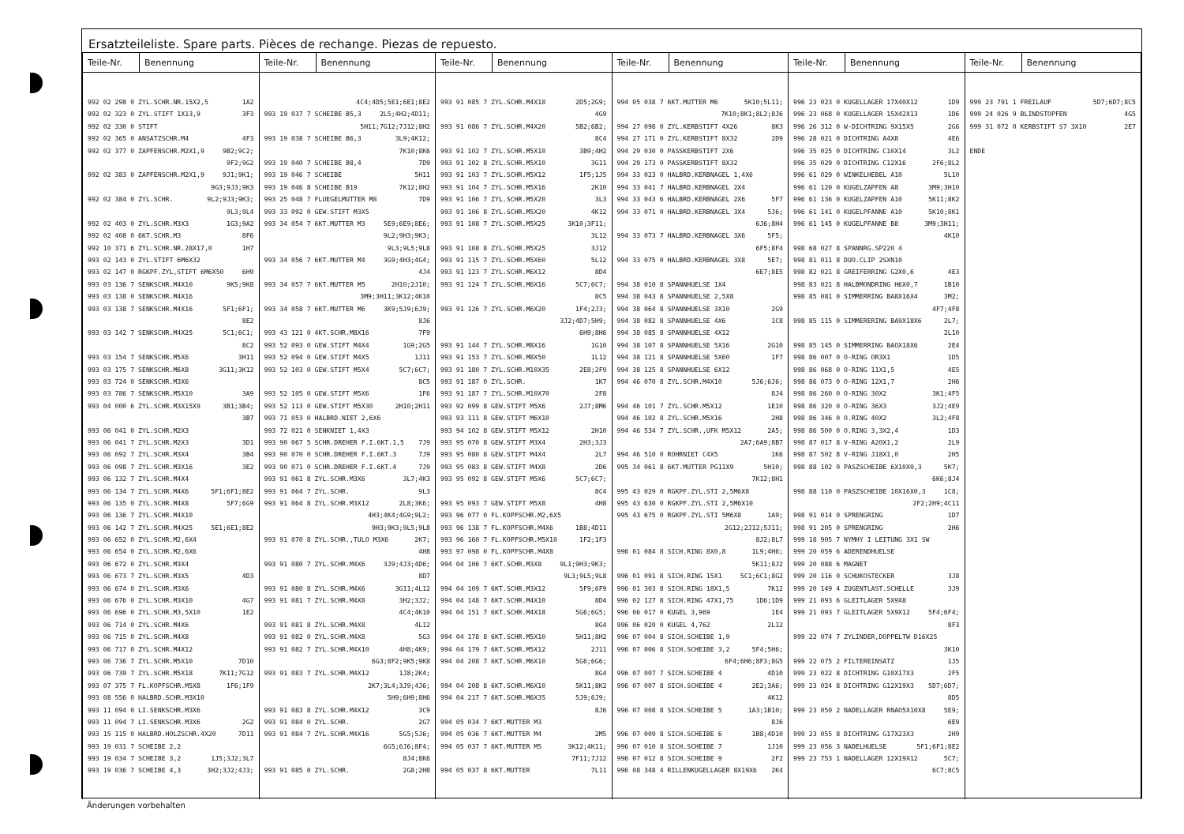Ersatzteileliste. Spare parts. Pièces de rechange. Piezas de repuesto.
| Teile-Nr. | Benennung | Teile-Nr. | Benennung | Teile-Nr. | Benennung | Teile-Nr. | Benennung | Teile-Nr. | Benennung | Teile-Nr. | Benennung |
| --- | --- | --- | --- | --- | --- | --- | --- | --- | --- | --- | --- |
| 992 02 298 0 ZYL.SCHR.NR.15X2,5 1A2 992 02 323 0 ZYL.STIFT 1X13,9 3F3 992 02 330 0 STIFT 992 02 365 0 ANSATZSCHR.M4 4F3 992 02 377 0 ZAPFENSCHR.M2X1,9 9B2;9C2; 9F2;9G2 992 02 383 0 ZAPFENSCHR.M2X1,9 9J1;9K1; 9G3;9J3;9K3 992 02 384 0 ZYL.SCHR. 9L2;9J3;9K3; 9L3;9L4 992 02 403 0 ZYL.SCHR.M3X3 1G3;9A2 992 02 408 0 6KT.SCHR.M3 8F6 992 10 371 6 ZYL.SCHR.NR.28X17,0 1H7 993 02 143 0 ZYL.STIFT 6M6X32 993 02 147 0 RGKPF.ZYL,STIFT 6M6X50 6H9 993 03 136 7 SENKSCHR.M4X10 9K5;9K8 993 03 138 0 SENKSCHR.M4X16 993 03 138 7 SENKSCHR.M4X16 5F1;6F1; 8E2 993 03 142 7 SENKSCHR.M4X25 5C1;6C1; 8C2 993 03 154 7 SENKSCHR.M5X6 3H11 993 03 175 7 SENKSCHR.M6X8 3G11;3K12 993 03 724 0 SENKSCHR.M3X6 993 03 786 7 SENKSCHR.M5X10 3A9 993 04 000 6 ZYL.SCHR.M3X15X9 3B1;3B4; 3B7 993 06 041 0 ZYL.SCHR.M2X3 993 06 041 7 ZYL.SCHR.M2X3 3D1 993 06 092 7 ZYL.SCHR.M3X4 3B4 993 06 098 7 ZYL.SCHR.M3X16 3E2 993 06 132 7 ZYL.SCHR.M4X4 993 06 134 7 ZYL.SCHR.M4X6 5F1;6F1;8E2 993 06 135 0 ZYL.SCHR.M4X8 5F7;6G9 993 06 136 7 ZYL.SCHR.M4X10 993 06 142 7 ZYL.SCHR.M4X25 5E1;6E1;8E2 993 06 652 0 ZYL.SCHR.M2,6X4 993 06 654 0 ZYL.SCHR.M2,6X6 993 06 672 0 ZYL.SCHR.M3X4 993 06 673 7 ZYL.SCHR.M3X5 4D3 993 06 674 0 ZYL.SCHR.M3X6 993 06 676 0 ZYL.SCHR.M3X10 4G7 993 06 696 0 ZYL.SCHR.M3,5X10 1E2 993 06 714 0 ZYL.SCHR.M4X6 993 06 715 0 ZYL.SCHR.M4X8 993 06 717 0 ZYL.SCHR.M4X12 993 06 736 7 ZYL.SCHR.M5X10 7D10 993 06 739 7 ZYL.SCHR.M5X18 7K11;7G12 993 07 375 7 FL.KOPFSCHR.M5X8 1F6;1F9 993 08 556 0 HALBRD.SCHR.M3X10 993 11 094 0 LI.SENKSCHR.M3X6 993 11 094 7 LI.SENKSCHR.M3X6 2G2 993 15 115 0 HALBRD.HOLZSCHR.4X20 7D11 993 19 031 7 SCHEIBE 2,2 993 19 034 7 SCHEIBE 3,2 1J5;3J2;3L7 993 19 036 7 SCHEIBE 4,3 3H2;3J2;4J3; | | 4C4;4D5;5E1;6E1;8E2 993 19 037 7 SCHEIBE B5,3 2L5;4H2;4D11; 5H11;7G12;7J12;8H2 993 19 038 7 SCHEIBE B6,3 3L9;4K12; 7K10;8K6 993 19 040 7 SCHEIBE B8,4 7D9 993 19 046 7 SCHEIBE 5H11 993 19 046 8 SCHEIBE B19 7K12;8H2 993 25 048 7 FLUEGELMUTTER M8 7D9 993 33 092 0 GEW.STIFT M3X5 993 34 054 7 6KT.MUTTER M3 5E9;6E9;8E6; 9L2;9H3;9K3; 9L3;9L5;9L8 993 34 056 7 6KT.MUTTER M4 3G9;4H3;4G4; 4J4 993 34 057 7 6KT.MUTTER M5 2H10;2J10; 3M9;3H11;3K12;4K10 993 34 058 7 6KT.MUTTER M6 3K9;5J9;6J9; 8J6 993 43 121 0 4KT.SCHR.M8X16 7F9 993 52 093 0 GEW.STIFT M4X4 1G9;2G5 993 52 094 0 GEW.STIFT M4X5 1J11 993 52 103 0 GEW.STIFT M5X4 5C7;6C7; 8C5 993 52 105 0 GEW.STIFT M5X6 1F6 993 52 113 0 GEW.STIFT M5X30 2H10;2H11 993 71 053 0 HALBRD.NIET 2,6X6 993 72 021 0 SENKNIET 1,4X3 993 90 067 5 SCHR.DREHER F.I.6KT.1,5 7J9 993 90 070 0 SCHR.DREHER F.I.6KT.3 7J9 993 90 071 0 SCHR.DREHER F.I.6KT.4 7J9 993 91 061 8 ZYL.SCHR.M3X6 3L7;4K3 993 91 064 7 ZYL.SCHR. 9L3 993 91 064 8 ZYL.SCHR.M3X12 2L8;3K6; 4H3;4K4;4G9;9L2; 9H3;9K3;9L5;9L8 993 91 070 8 ZYL.SCHR.,TULO M3X6 2K7; 4H8 993 91 080 7 ZYL.SCHR.M4X6 3J9;4J3;4D6; 8D7 993 91 080 8 ZYL.SCHR.M4X6 3G11;4L12 993 91 081 7 ZYL.SCHR.M4X8 3H2;3J2; 4C4;4K10 993 91 081 8 ZYL.SCHR.M4X8 4L12 993 91 082 0 ZYL.SCHR.M4X8 5G3 993 91 082 7 ZYL.SCHR.M4X10 4H8;4K9; 6G3;8F2;9K5;9K8 993 91 083 7 ZYL.SCHR.M4X12 1J8;2K4; 2K7;3L4;3J9;4J6; 5H9;6H9;8H6 993 91 083 8 ZYL.SCHR.M4X12 3C9 993 91 084 0 ZYL.SCHR. 2G7 993 91 084 7 ZYL.SCHR.M4X16 5G5;5J6; 6G5;6J6;8F4; 8J4;8K6 993 91 085 0 ZYL.SCHR. 2G8;2H8 | | 993 91 085 7 ZYL.SCHR.M4X18 2D5;2G9; 4G9 993 91 086 7 ZYL.SCHR.M4X20 5B2;6B2; 8C4 993 91 102 7 ZYL.SCHR.M5X10 3B9;4H2 993 91 102 8 ZYL.SCHR.M5X10 3G11 993 91 103 7 ZYL.SCHR.M5X12 1F5;1J5 993 91 104 7 ZYL.SCHR.M5X16 2K10 993 91 106 7 ZYL.SCHR.M5X20 3L3 993 91 106 8 ZYL.SCHR.M5X20 4K12 993 91 108 7 ZYL.SCHR.M5X25 3K10;3F11; 3L12 993 91 108 8 ZYL.SCHR.M5X25 3J12 993 91 115 7 ZYL.SCHR.M5X60 5L12 993 91 123 7 ZYL.SCHR.M6X12 8D4 993 91 124 7 ZYL.SCHR.M6X16 5C7;6C7; 8C5 993 91 126 7 ZYL.SCHR.M6X20 1F4;2J3; 3J2;4D7;5H9; 6H9;8H6 993 91 144 7 ZYL.SCHR.M8X16 1G10 993 91 153 7 ZYL.SCHR.M8X50 1L12 993 91 180 7 ZYL.SCHR.M10X35 2E8;2F9 993 91 187 0 ZYL.SCHR. 1K7 993 91 187 7 ZYL.SCHR.M10X70 2F8 993 92 099 8 GEW.STIFT M5X6 2J7;8M6 993 93 111 8 GEW.STIFT M6X10 993 94 102 8 GEW.STIFT M5X12 2H10 993 95 070 8 GEW.STIFT M3X4 2H3;3J3 993 95 080 8 GEW.STIFT M4X4 2L7 993 95 083 8 GEW.STIFT M4X8 2D6 993 95 092 8 GEW.STIFT M5X6 5C7;6C7; 8C4 993 95 093 7 GEW.STIFT M5X8 4H8 993 96 077 0 FL.KOPFSCHR.M2,6X5 993 96 138 7 FL.KOPFSCHR.M4X6 1B8;4D11 993 96 160 7 FL.KOPFSCHR.M5X10 1F2;1F3 993 97 098 0 FL.KOPFSCHR.M4X8 994 04 106 7 6KT.SCHR.M3X8 9L1;9H3;9K3; 9L3;9L5;9L8 994 04 109 7 6KT.SCHR.M3X12 5F9;6F9 994 04 148 7 6KT.SCHR.M4X10 8D4 994 04 151 7 6KT.SCHR.M4X18 5G6;6G5; 8G4 994 04 178 8 6KT.SCHR.M5X10 5H11;8H2 994 04 179 7 6KT.SCHR.M5X12 2J11 994 04 208 7 6KT.SCHR.M6X10 5G6;6G6; 8G4 994 04 208 8 6KT.SCHR.M6X10 5K11;8K2 994 04 217 7 6KT.SCHR.M6X35 5J9;6J9; 8J6 994 05 034 7 6KT.MUTTER M3 994 05 036 7 6KT.MUTTER M4 2M5 994 05 037 7 6KT.MUTTER M5 3K12;4K11; 7F11;7J12 994 05 037 8 6KT.MUTTER 7L11 | | 994 05 038 7 6KT.MUTTER M6 5K10;5L11; 7K10;8K1;8L2;8J6 994 27 098 0 ZYL.KERBSTIFT 4X26 8K3 994 27 171 0 ZYL.KERBSTIFT 8X32 2D9 994 29 030 0 PASSKERBSTIFT 2X6 994 29 173 0 PASSKERBSTIFT 8X32 994 33 023 0 HALBRD.KERBNAGEL 1,4X6 994 33 041 7 HALBRD.KERBNAGEL 2X4 994 33 043 6 HALBRD.KERBNAGEL 2X6 5F7 994 33 071 0 HALBRD.KERBNAGEL 3X4 5J6; 6J6;8H4 994 33 073 7 HALBRD.KERBNAGEL 3X6 5F5; 6F5;8F4 994 33 075 0 HALBRD.KERBNAGEL 3X8 5E7; 6E7;8E5 994 38 010 8 SPANNHUELSE 1X4 994 38 043 8 SPANNHUELSE 2,5X8 994 38 064 8 SPANNHUELSE 3X10 2G9 994 38 082 8 SPANNHUELSE 4X6 1C8 994 38 085 8 SPANNHUELSE 4X12 994 38 107 8 SPANNHUELSE 5X16 2G10 994 38 121 8 SPANNHUELSE 5X60 1F7 994 38 125 8 SPANNHUELSE 6X12 994 46 070 8 ZYL.SCHR.M4X10 5J6;6J6; 8J4 994 46 101 7 ZYL.SCHR.M5X12 1E10 994 46 102 8 ZYL.SCHR.M5X16 2H8 994 46 534 7 ZYL.SCHR.,UFK M5X12 2A5; 2A7;6A9;8B7 994 46 510 0 ROHRNIET C4X5 1K6 995 34 061 8 6KT.MUTTER PG11X9 5H10; 7K12;8H1 995 43 029 0 RGKPF.ZYL.STI 2,5M6X8 995 43 630 0 RGKPF.ZYL.STI 2,5M6X10 995 43 675 0 RGKPF.ZYL.STI 5M6X8 1A9; 2G12;2J12;5J11; 8J2;8L7 996 01 084 8 SICH.RING 8X0,8 1L9;4H6; 5K11;8J2 996 01 091 8 SICH.RING 15X1 5C1;6C1;8G2 996 01 303 8 SICH.RING 18X1,5 7K12 996 02 127 8 SICH.RING 47X1,75 1D6;1D9 996 06 017 0 KUGEL 3,969 1E4 996 06 020 0 KUGEL 4,762 2L12 996 07 004 8 SICH.SCHEIBE 1,9 996 07 006 8 SICH.SCHEIBE 3,2 5F4;5H6; 6F4;6H6;8F3;8G5 996 07 007 7 SICH.SCHEIBE 4 4D10 996 07 007 8 SICH.SCHEIBE 4 2E2;3A6; 4K12 996 07 008 8 SICH.SCHEIBE 5 1A3;1B10; 8J6 996 07 009 8 SICH.SCHEIBE 6 1B8;4D10 996 07 010 8 SICH.SCHEIBE 7 1J10 996 07 012 8 SICH.SCHEIBE 9 2F2 996 08 348 4 RILLENKUGELLAGER 8X19X6 2K4 | | 996 23 023 0 KUGELLAGER 17X40X12 1D9 996 23 068 0 KUGELLAGER 15X42X13 1D6 996 26 312 0 W-DICHTRING 9X15X5 2G6 996 28 021 0 DICHTRING A4X8 4E6 996 35 025 0 DICHTRING C10X14 3L2 996 35 029 0 DICHTRING C12X16 2F6;8L2 996 61 029 0 WINKELHEBEL A10 5L10 996 61 120 0 KUGELZAPFEN A8 3M9;3H10 996 61 136 0 KUGELZAPFEN A10 5K11;8K2 996 61 141 0 KUGELPFANNE A10 5K10;8K1 996 61 145 0 KUGELPFANNE B8 3M9;3H11; 4K10 998 68 027 8 SPANNRG.SP220 4 998 81 011 8 DUO.CLIP 2SXN10 998 82 021 8 GREIFERRING G2X0,6 4E3 998 83 021 8 HALBMONDRING H6X0,7 1B10 998 85 081 0 SIMMERRING BA8X16X4 3M2; 4F7;4F8 998 85 115 0 SIMMERERING BA9X18X6 2L7; 2L10 998 85 145 0 SIMMERRING BAOX18X6 2E4 998 86 007 0 O-RING OR3X1 1D5 998 86 068 0 O-RING 11X1,5 4E5 998 86 073 0 O-RING 12X1,7 2H6 998 86 260 0 O-RING 30X2 3K1;4F5 998 86 320 0 O-RING 36X3 3J2;4E9 998 86 346 0 O.RING 40X2 3L2;4F8 998 86 500 0 O.RING 3,3X2,4 1D3 998 87 017 8 V-RING A20X1,2 2L9 998 87 502 8 V-RING J18X1,0 2H5 998 88 102 0 PASZSCHEIBE 6X10X0,3 5K7; 6K6;8J4 998 88 110 0 PASZSCHEIBE 10X16X0,3 1C8; 2F2;2H9;4C11 998 91 014 0 SPRENGRING 1D7 998 91 205 0 SPRENGRING 2H6 999 18 905 7 NYMHY I LEITUNG 3X1 SW 999 20 059 6 ADERENDHUELSE 999 20 088 6 MAGNET 999 20 116 0 SCHUKOSTECKER 3J8 999 20 149 4 ZUGENTLAST.SCHELLE 3J9 999 21 093 6 GLEITLAGER 5X9X8 999 21 093 7 GLEITLAGER 5X9X12 5F4;6F4; 8F3 999 22 074 7 ZYLINDER,DOPPELTW D16X25 3K10 999 22 075 2 FILTEREINSATZ 1J5 999 23 022 8 DICHTRING G10X17X3 2F5 999 23 024 8 DICHTRING G12X19X3 5D7;6D7; 8D5 999 23 050 2 NADELLAGER RNAO5X10X8 5E9; 6E9 999 23 055 8 DICHTRING G17X23X3 2H9 999 23 056 3 NADELHUELSE 5F1;6F1;8E2 999 23 753 1 NADELLAGER 12X19X12 5C7; 6C7;8C5 | | 999 23 791 1 FREILAUF 5D7;6D7;8C5 999 24 026 9 BLINDSTOPFEN 4G5 999 31 072 0 KERBSTIFT S7 3X10 2E7 ENDE | |
Änderungen vorbehalten